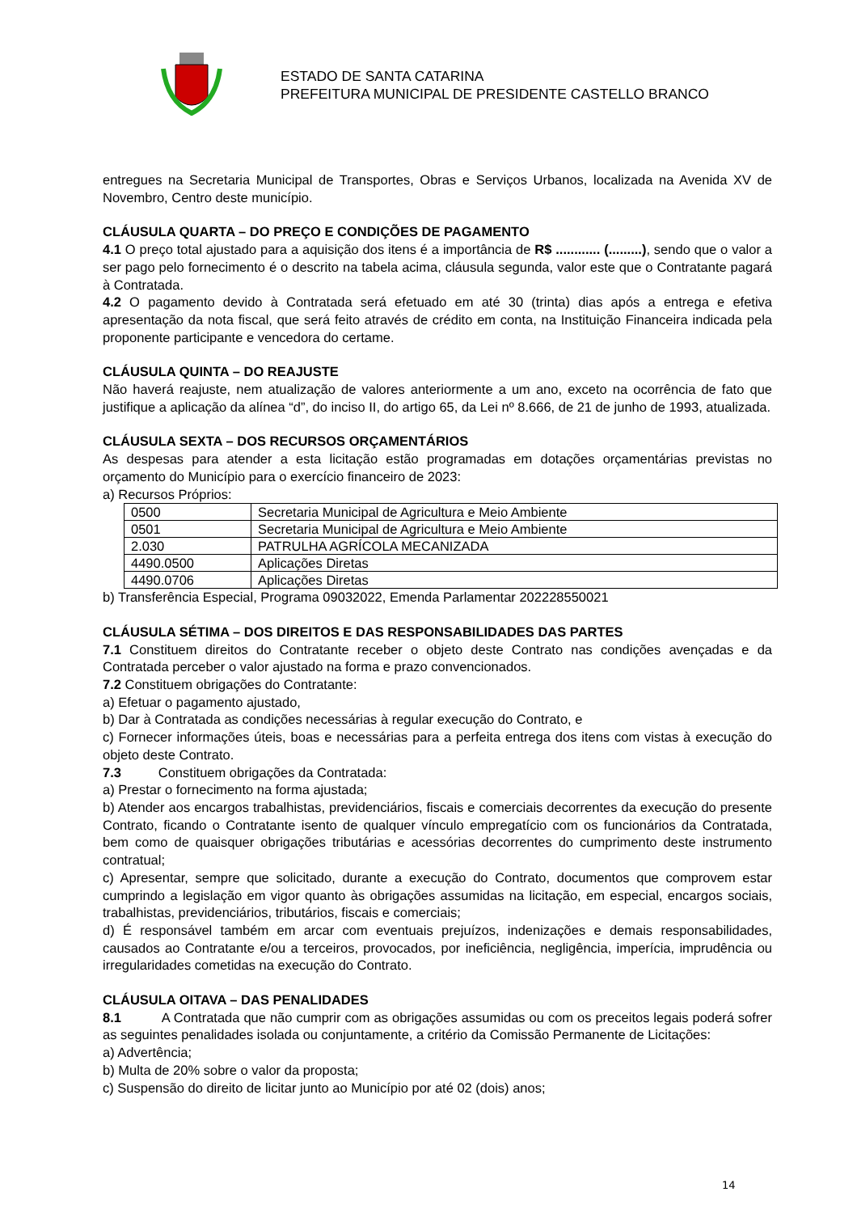ESTADO DE SANTA CATARINA
PREFEITURA MUNICIPAL DE PRESIDENTE CASTELLO BRANCO
entregues na Secretaria Municipal de Transportes, Obras e Serviços Urbanos, localizada na Avenida XV de Novembro, Centro deste município.
CLÁUSULA QUARTA – DO PREÇO E CONDIÇÕES DE PAGAMENTO
4.1 O preço total ajustado para a aquisição dos itens é a importância de R$ ............ (.........), sendo que o valor a ser pago pelo fornecimento é o descrito na tabela acima, cláusula segunda, valor este que o Contratante pagará à Contratada.
4.2 O pagamento devido à Contratada será efetuado em até 30 (trinta) dias após a entrega e efetiva apresentação da nota fiscal, que será feito através de crédito em conta, na Instituição Financeira indicada pela proponente participante e vencedora do certame.
CLÁUSULA QUINTA – DO REAJUSTE
Não haverá reajuste, nem atualização de valores anteriormente a um ano, exceto na ocorrência de fato que justifique a aplicação da alínea “d”, do inciso II, do artigo 65, da Lei nº 8.666, de 21 de junho de 1993, atualizada.
CLÁUSULA SEXTA – DOS RECURSOS ORÇAMENTÁRIOS
As despesas para atender a esta licitação estão programadas em dotações orçamentárias previstas no orçamento do Município para o exercício financeiro de 2023:
a) Recursos Próprios:
| 0500 | Secretaria Municipal de Agricultura e Meio Ambiente |
| 0501 | Secretaria Municipal de Agricultura e Meio Ambiente |
| 2.030 | PATRULHA AGRÍCOLA MECANIZADA |
| 4490.0500 | Aplicações Diretas |
| 4490.0706 | Aplicações Diretas |
b) Transferência Especial, Programa 09032022, Emenda Parlamentar 202228550021
CLÁUSULA SÉTIMA – DOS DIREITOS E DAS RESPONSABILIDADES DAS PARTES
7.1 Constituem direitos do Contratante receber o objeto deste Contrato nas condições avençadas e da Contratada perceber o valor ajustado na forma e prazo convencionados.
7.2 Constituem obrigações do Contratante:
a) Efetuar o pagamento ajustado,
b) Dar à Contratada as condições necessárias à regular execução do Contrato, e
c) Fornecer informações úteis, boas e necessárias para a perfeita entrega dos itens com vistas à execução do objeto deste Contrato.
7.3 Constituem obrigações da Contratada:
a) Prestar o fornecimento na forma ajustada;
b) Atender aos encargos trabalhistas, previdenciários, fiscais e comerciais decorrentes da execução do presente Contrato, ficando o Contratante isento de qualquer vínculo empregatício com os funcionários da Contratada, bem como de quaisquer obrigações tributárias e acessórias decorrentes do cumprimento deste instrumento contratual;
c) Apresentar, sempre que solicitado, durante a execução do Contrato, documentos que comprovem estar cumprindo a legislação em vigor quanto às obrigações assumidas na licitação, em especial, encargos sociais, trabalhistas, previdenciários, tributários, fiscais e comerciais;
d) É responsável também em arcar com eventuais prejuízos, indenizações e demais responsabilidades, causados ao Contratante e/ou a terceiros, provocados, por ineficiência, negligência, imperícia, imprudência ou irregularidades cometidas na execução do Contrato.
CLÁUSULA OITAVA – DAS PENALIDADES
8.1 A Contratada que não cumprir com as obrigações assumidas ou com os preceitos legais poderá sofrer as seguintes penalidades isolada ou conjuntamente, a critério da Comissão Permanente de Licitações:
a) Advertência;
b) Multa de 20% sobre o valor da proposta;
c) Suspensão do direito de licitar junto ao Município por até 02 (dois) anos;
14